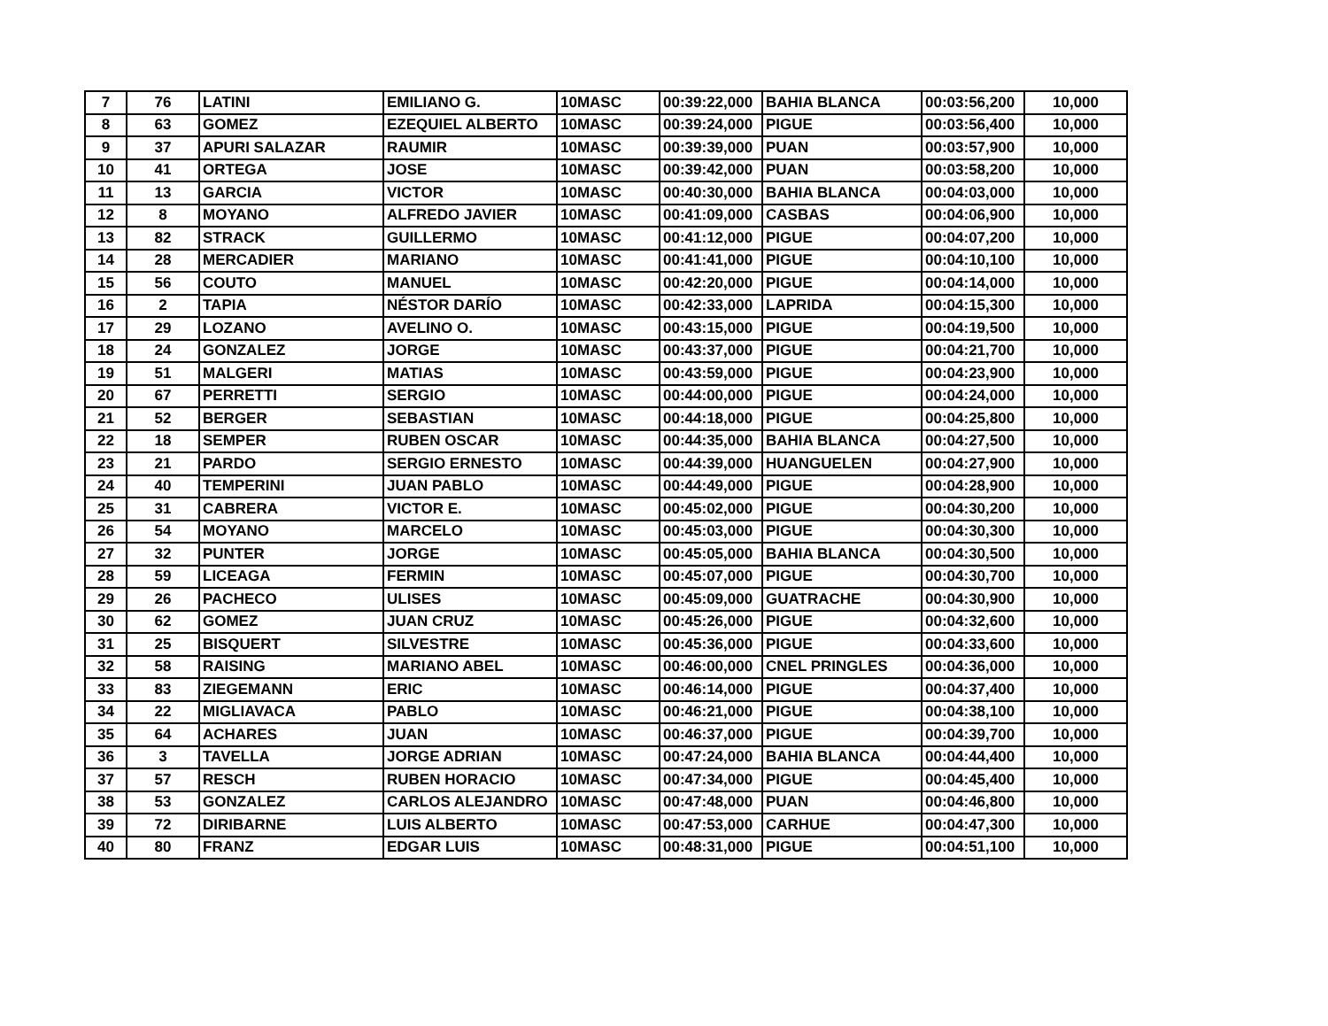| 7 | 76 | LATINI | EMILIANO G. | 10MASC | 00:39:22,000 | BAHIA BLANCA | 00:03:56,200 | 10,000 |
| 8 | 63 | GOMEZ | EZEQUIEL ALBERTO | 10MASC | 00:39:24,000 | PIGUE | 00:03:56,400 | 10,000 |
| 9 | 37 | APURI SALAZAR | RAUMIR | 10MASC | 00:39:39,000 | PUAN | 00:03:57,900 | 10,000 |
| 10 | 41 | ORTEGA | JOSE | 10MASC | 00:39:42,000 | PUAN | 00:03:58,200 | 10,000 |
| 11 | 13 | GARCIA | VICTOR | 10MASC | 00:40:30,000 | BAHIA BLANCA | 00:04:03,000 | 10,000 |
| 12 | 8 | MOYANO | ALFREDO JAVIER | 10MASC | 00:41:09,000 | CASBAS | 00:04:06,900 | 10,000 |
| 13 | 82 | STRACK | GUILLERMO | 10MASC | 00:41:12,000 | PIGUE | 00:04:07,200 | 10,000 |
| 14 | 28 | MERCADIER | MARIANO | 10MASC | 00:41:41,000 | PIGUE | 00:04:10,100 | 10,000 |
| 15 | 56 | COUTO | MANUEL | 10MASC | 00:42:20,000 | PIGUE | 00:04:14,000 | 10,000 |
| 16 | 2 | TAPIA | NÉSTOR DARÍO | 10MASC | 00:42:33,000 | LAPRIDA | 00:04:15,300 | 10,000 |
| 17 | 29 | LOZANO | AVELINO O. | 10MASC | 00:43:15,000 | PIGUE | 00:04:19,500 | 10,000 |
| 18 | 24 | GONZALEZ | JORGE | 10MASC | 00:43:37,000 | PIGUE | 00:04:21,700 | 10,000 |
| 19 | 51 | MALGERI | MATIAS | 10MASC | 00:43:59,000 | PIGUE | 00:04:23,900 | 10,000 |
| 20 | 67 | PERRETTI | SERGIO | 10MASC | 00:44:00,000 | PIGUE | 00:04:24,000 | 10,000 |
| 21 | 52 | BERGER | SEBASTIAN | 10MASC | 00:44:18,000 | PIGUE | 00:04:25,800 | 10,000 |
| 22 | 18 | SEMPER | RUBEN OSCAR | 10MASC | 00:44:35,000 | BAHIA BLANCA | 00:04:27,500 | 10,000 |
| 23 | 21 | PARDO | SERGIO ERNESTO | 10MASC | 00:44:39,000 | HUANGUELEN | 00:04:27,900 | 10,000 |
| 24 | 40 | TEMPERINI | JUAN PABLO | 10MASC | 00:44:49,000 | PIGUE | 00:04:28,900 | 10,000 |
| 25 | 31 | CABRERA | VICTOR E. | 10MASC | 00:45:02,000 | PIGUE | 00:04:30,200 | 10,000 |
| 26 | 54 | MOYANO | MARCELO | 10MASC | 00:45:03,000 | PIGUE | 00:04:30,300 | 10,000 |
| 27 | 32 | PUNTER | JORGE | 10MASC | 00:45:05,000 | BAHIA BLANCA | 00:04:30,500 | 10,000 |
| 28 | 59 | LICEAGA | FERMIN | 10MASC | 00:45:07,000 | PIGUE | 00:04:30,700 | 10,000 |
| 29 | 26 | PACHECO | ULISES | 10MASC | 00:45:09,000 | GUATRACHE | 00:04:30,900 | 10,000 |
| 30 | 62 | GOMEZ | JUAN CRUZ | 10MASC | 00:45:26,000 | PIGUE | 00:04:32,600 | 10,000 |
| 31 | 25 | BISQUERT | SILVESTRE | 10MASC | 00:45:36,000 | PIGUE | 00:04:33,600 | 10,000 |
| 32 | 58 | RAISING | MARIANO ABEL | 10MASC | 00:46:00,000 | CNEL PRINGLES | 00:04:36,000 | 10,000 |
| 33 | 83 | ZIEGEMANN | ERIC | 10MASC | 00:46:14,000 | PIGUE | 00:04:37,400 | 10,000 |
| 34 | 22 | MIGLIAVACA | PABLO | 10MASC | 00:46:21,000 | PIGUE | 00:04:38,100 | 10,000 |
| 35 | 64 | ACHARES | JUAN | 10MASC | 00:46:37,000 | PIGUE | 00:04:39,700 | 10,000 |
| 36 | 3 | TAVELLA | JORGE ADRIAN | 10MASC | 00:47:24,000 | BAHIA BLANCA | 00:04:44,400 | 10,000 |
| 37 | 57 | RESCH | RUBEN HORACIO | 10MASC | 00:47:34,000 | PIGUE | 00:04:45,400 | 10,000 |
| 38 | 53 | GONZALEZ | CARLOS ALEJANDRO | 10MASC | 00:47:48,000 | PUAN | 00:04:46,800 | 10,000 |
| 39 | 72 | DIRIBARNE | LUIS ALBERTO | 10MASC | 00:47:53,000 | CARHUE | 00:04:47,300 | 10,000 |
| 40 | 80 | FRANZ | EDGAR LUIS | 10MASC | 00:48:31,000 | PIGUE | 00:04:51,100 | 10,000 |